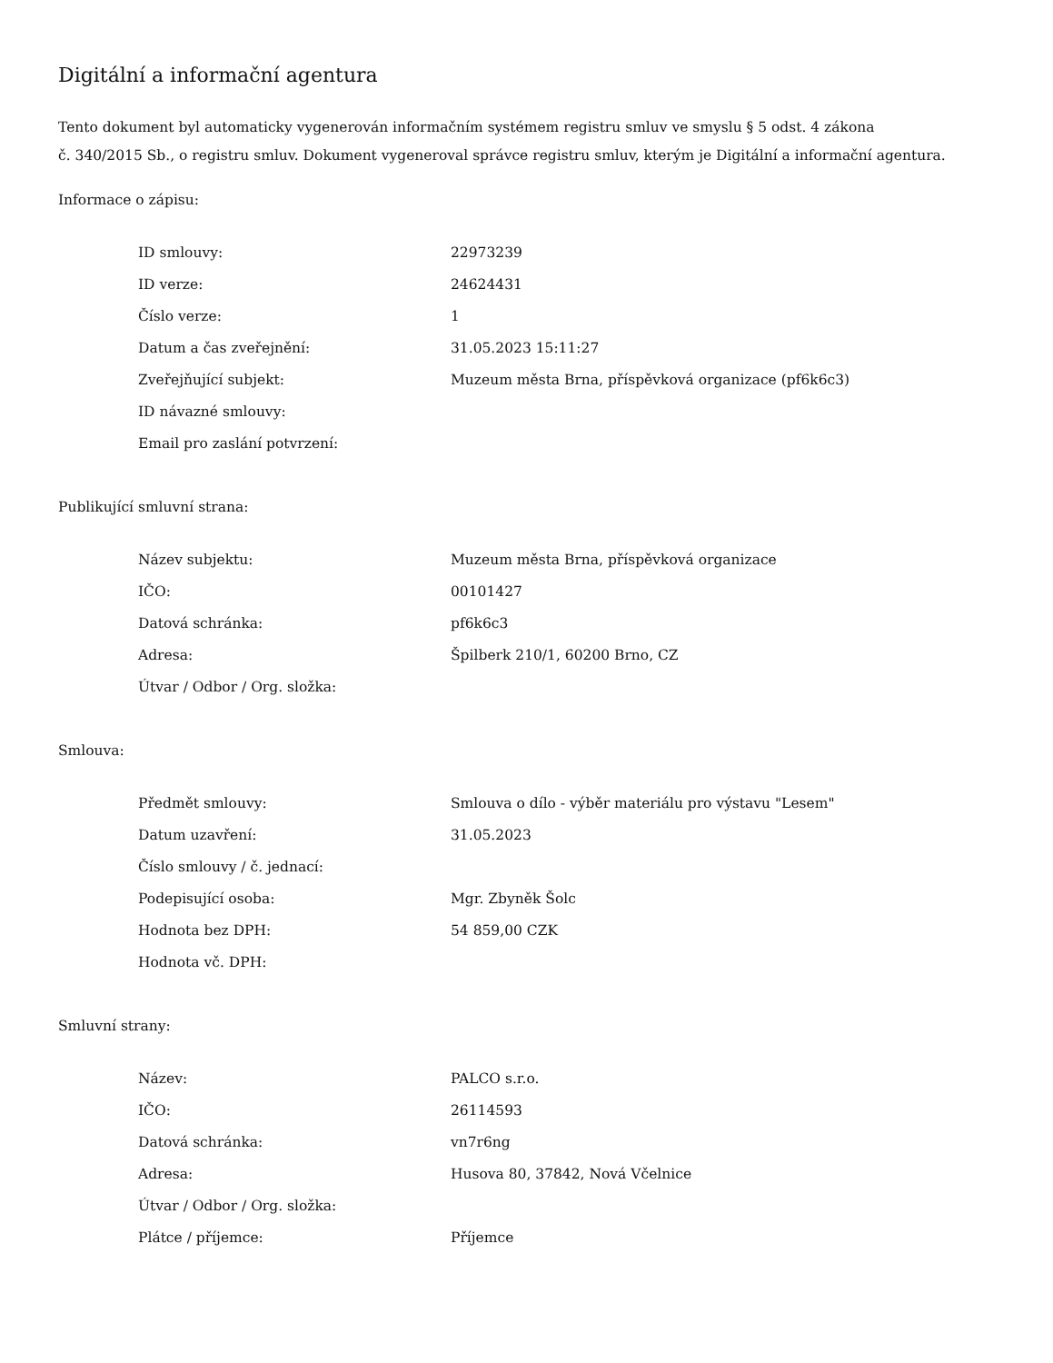Digitální a informační agentura
Tento dokument byl automaticky vygenerován informačním systémem registru smluv ve smyslu § 5 odst. 4 zákona
č. 340/2015 Sb., o registru smluv. Dokument vygeneroval správce registru smluv, kterým je Digitální a informační agentura.
Informace o zápisu:
| ID smlouvy: | 22973239 |
| ID verze: | 24624431 |
| Číslo verze: | 1 |
| Datum a čas zveřejnění: | 31.05.2023 15:11:27 |
| Zveřejňující subjekt: | Muzeum města Brna, příspěvková organizace (pf6k6c3) |
| ID návazné smlouvy: | |
| Email pro zaslání potvrzení: | |
Publikující smluvní strana:
| Název subjektu: | Muzeum města Brna, příspěvková organizace |
| IČO: | 00101427 |
| Datová schránka: | pf6k6c3 |
| Adresa: | Špilberk 210/1, 60200 Brno, CZ |
| Útvar / Odbor / Org. složka: | |
Smlouva:
| Předmět smlouvy: | Smlouva o dílo - výběr materiálu pro výstavu "Lesem" |
| Datum uzavření: | 31.05.2023 |
| Číslo smlouvy / č. jednací: | |
| Podepisující osoba: | Mgr. Zbyněk Šolc |
| Hodnota bez DPH: | 54 859,00 CZK |
| Hodnota vč. DPH: | |
Smluvní strany:
| Název: | PALCO s.r.o. |
| IČO: | 26114593 |
| Datová schránka: | vn7r6ng |
| Adresa: | Husova 80, 37842, Nová Včelnice |
| Útvar / Odbor / Org. složka: | |
| Plátce / příjemce: | Příjemce |